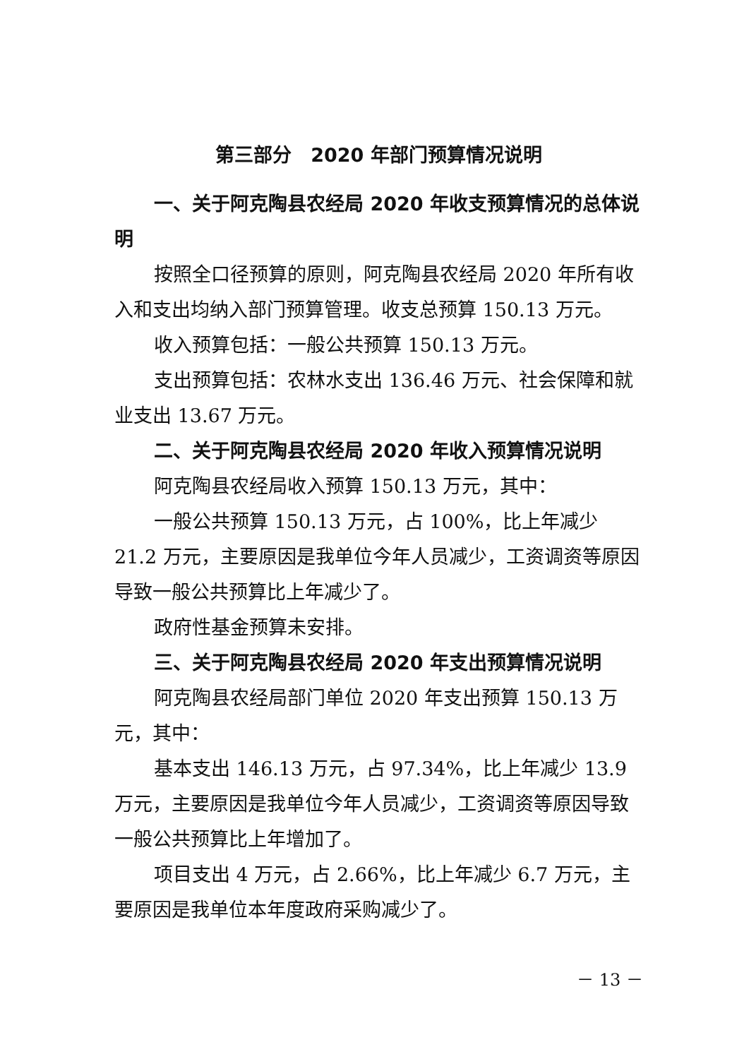第三部分　2020 年部门预算情况说明
一、关于阿克陶县农经局 2020 年收支预算情况的总体说明
按照全口径预算的原则，阿克陶县农经局 2020 年所有收入和支出均纳入部门预算管理。收支总预算 150.13 万元。
收入预算包括：一般公共预算 150.13 万元。
支出预算包括：农林水支出 136.46 万元、社会保障和就业支出 13.67 万元。
二、关于阿克陶县农经局 2020 年收入预算情况说明
阿克陶县农经局收入预算 150.13 万元，其中：
一般公共预算 150.13 万元，占 100%，比上年减少 21.2 万元，主要原因是我单位今年人员减少，工资调资等原因导致一般公共预算比上年减少了。
政府性基金预算未安排。
三、关于阿克陶县农经局 2020 年支出预算情况说明
阿克陶县农经局部门单位 2020 年支出预算 150.13 万元，其中：
基本支出 146.13 万元，占 97.34%，比上年减少 13.9 万元，主要原因是我单位今年人员减少，工资调资等原因导致一般公共预算比上年增加了。
项目支出 4 万元，占 2.66%，比上年减少 6.7 万元，主要原因是我单位本年度政府采购减少了。
－ 13 －